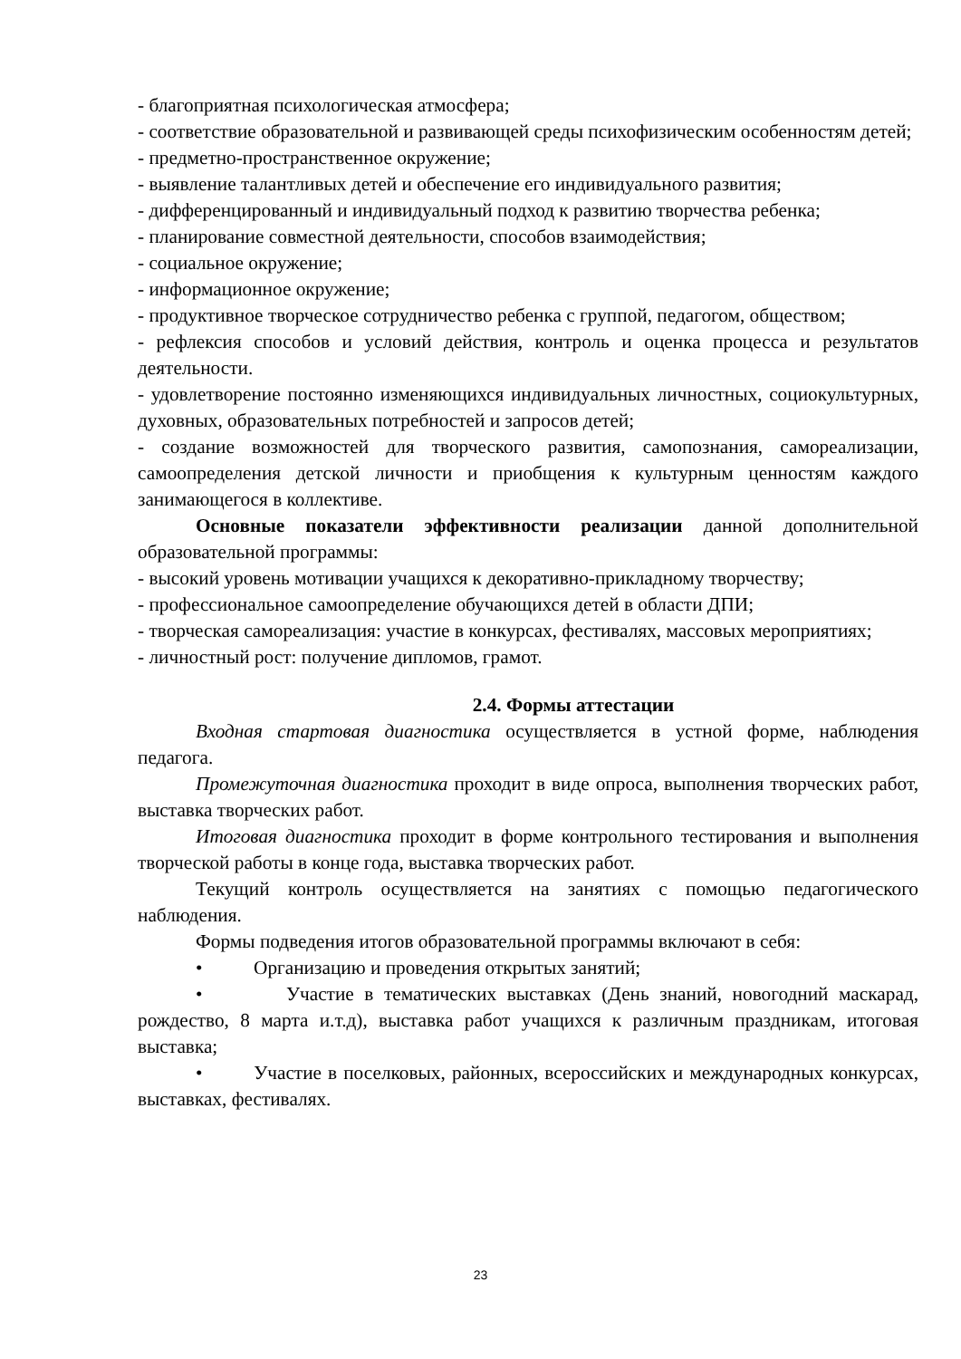- благоприятная психологическая атмосфера;
- соответствие образовательной и развивающей среды психофизическим особенностям детей;
- предметно-пространственное окружение;
- выявление талантливых детей и обеспечение его индивидуального развития;
- дифференцированный и индивидуальный подход к развитию творчества ребенка;
- планирование совместной деятельности, способов взаимодействия;
- социальное окружение;
- информационное окружение;
- продуктивное творческое сотрудничество ребенка с группой, педагогом, обществом;
- рефлексия способов и условий действия, контроль и оценка процесса и результатов деятельности.
- удовлетворение постоянно изменяющихся индивидуальных личностных, социокультурных, духовных, образовательных потребностей и запросов детей;
- создание возможностей для творческого развития, самопознания, самореализации, самоопределения детской личности и приобщения к культурным ценностям каждого занимающегося в коллективе.
Основные показатели эффективности реализации данной дополнительной образовательной программы:
- высокий уровень мотивации учащихся к декоративно-прикладному творчеству;
- профессиональное самоопределение обучающихся детей в области ДПИ;
- творческая самореализация: участие в конкурсах, фестивалях, массовых мероприятиях;
- личностный рост: получение дипломов, грамот.
2.4. Формы аттестации
Входная стартовая диагностика осуществляется в устной форме, наблюдения педагога.
Промежуточная диагностика проходит в виде опроса, выполнения творческих работ, выставка творческих работ.
Итоговая диагностика проходит в форме контрольного тестирования и выполнения творческой работы в конце года, выставка творческих работ.
Текущий контроль осуществляется на занятиях с помощью педагогического наблюдения.
Формы подведения итогов образовательной программы включают в себя:
• Организацию и проведения открытых занятий;
• Участие в тематических выставках (День знаний, новогодний маскарад, рождество, 8 марта и.т.д), выставка работ учащихся к различным праздникам, итоговая выставка;
• Участие в поселковых, районных, всероссийских и международных конкурсах, выставках, фестивалях.
23